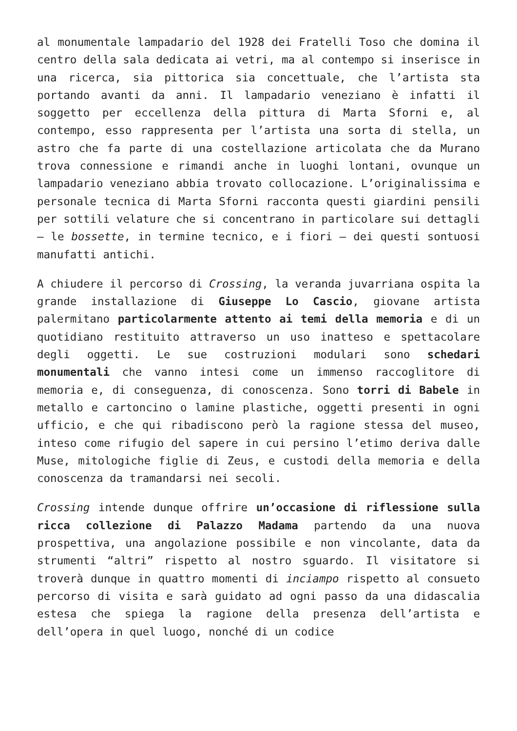al monumentale lampadario del 1928 dei Fratelli Toso che domina il centro della sala dedicata ai vetri, ma al contempo si inserisce in una ricerca, sia pittorica sia concettuale, che l’artista sta portando avanti da anni. Il lampadario veneziano è infatti il soggetto per eccellenza della pittura di Marta Sforni e, al contempo, esso rappresenta per l’artista una sorta di stella, un astro che fa parte di una costellazione articolata che da Murano trova connessione e rimandi anche in luoghi lontani, ovunque un lampadario veneziano abbia trovato collocazione. L’originalissima e personale tecnica di Marta Sforni racconta questi giardini pensili per sottili velature che si concentrano in particolare sui dettagli – le bossette, in termine tecnico, e i fiori – dei questi sontuosi manufatti antichi.
A chiudere il percorso di Crossing, la veranda juvarriana ospita la grande installazione di Giuseppe Lo Cascio, giovane artista palermitano particolarmente attento ai temi della memoria e di un quotidiano restituito attraverso un uso inatteso e spettacolare degli oggetti. Le sue costruzioni modulari sono schedari monumentali che vanno intesi come un immenso raccoglitore di memoria e, di conseguenza, di conoscenza. Sono torri di Babele in metallo e cartoncino o lamine plastiche, oggetti presenti in ogni ufficio, e che qui ribadiscono però la ragione stessa del museo, inteso come rifugio del sapere in cui persino l’etimo deriva dalle Muse, mitologiche figlie di Zeus, e custodi della memoria e della conoscenza da tramandarsi nei secoli.
Crossing intende dunque offrire un’occasione di riflessione sulla ricca collezione di Palazzo Madama partendo da una nuova prospettiva, una angolazione possibile e non vincolante, data da strumenti “altri” rispetto al nostro sguardo. Il visitatore si troverà dunque in quattro momenti di inciampo rispetto al consueto percorso di visita e sarà guidato ad ogni passo da una didascalia estesa che spiega la ragione della presenza dell’artista e dell’opera in quel luogo, nonché di un codice